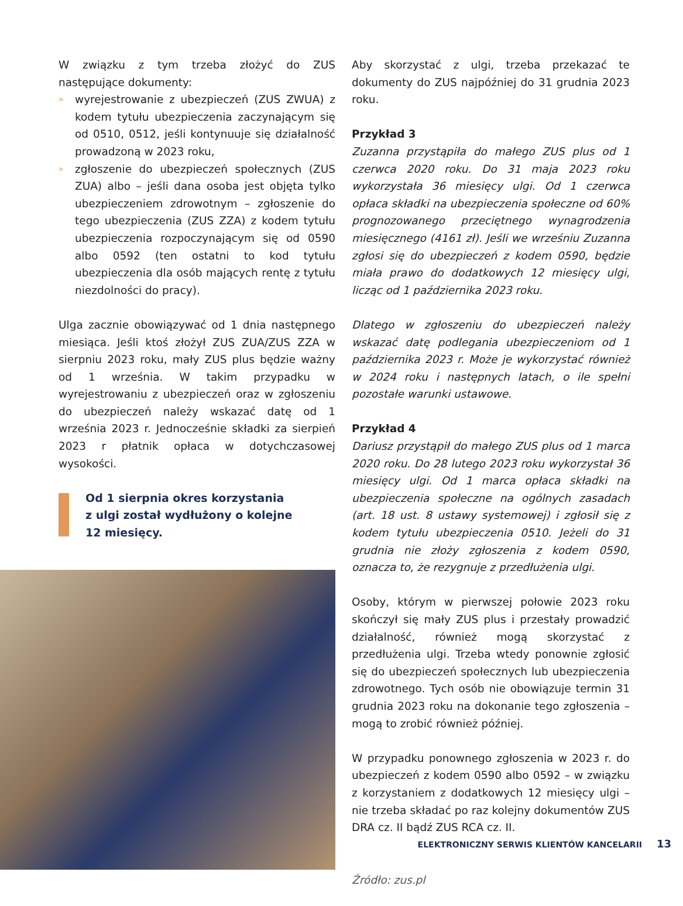W związku z tym trzeba złożyć do ZUS następujące dokumenty:
» wyrejestrowanie z ubezpieczeń (ZUS ZWUA) z kodem tytułu ubezpieczenia zaczynającym się od 0510, 0512, jeśli kontynuuje się działalność prowadzoną w 2023 roku,
» zgłoszenie do ubezpieczeń społecznych (ZUS ZUA) albo – jeśli dana osoba jest objęta tylko ubezpieczeniem zdrowotnym – zgłoszenie do tego ubezpieczenia (ZUS ZZA) z kodem tytułu ubezpieczenia rozpoczynającym się od 0590 albo 0592 (ten ostatni to kod tytułu ubezpieczenia dla osób mających rentę z tytułu niezdolności do pracy).
Ulga zacznie obowiązywać od 1 dnia następnego miesiąca. Jeśli ktoś złożył ZUS ZUA/ZUS ZZA w sierpniu 2023 roku, mały ZUS plus będzie ważny od 1 września. W takim przypadku w wyrejestrowaniu z ubezpieczeń oraz w zgłoszeniu do ubezpieczeń należy wskazać datę od 1 września 2023 r. Jednocześnie składki za sierpień 2023 r płatnik opłaca w dotychczasowej wysokości.
Od 1 sierpnia okres korzystania
z ulgi został wydłużony o kolejne
12 miesięcy.
Aby skorzystać z ulgi, trzeba przekazać te dokumenty do ZUS najpóźniej do 31 grudnia 2023 roku.
Przykład 3
Zuzanna przystąpiła do małego ZUS plus od 1 czerwca 2020 roku. Do 31 maja 2023 roku wykorzystała 36 miesięcy ulgi. Od 1 czerwca opłaca składki na ubezpieczenia społeczne od 60% prognozowanego przeciętnego wynagrodzenia miesięcznego (4161 zł). Jeśli we wrześniu Zuzanna zgłosi się do ubezpieczeń z kodem 0590, będzie miała prawo do dodatkowych 12 miesięcy ulgi, licząc od 1 października 2023 roku.
Dlatego w zgłoszeniu do ubezpieczeń należy wskazać datę podlegania ubezpieczeniom od 1 października 2023 r. Może je wykorzystać również w 2024 roku i następnych latach, o ile spełni pozostałe warunki ustawowe.
Przykład 4
Dariusz przystąpił do małego ZUS plus od 1 marca 2020 roku. Do 28 lutego 2023 roku wykorzystał 36 miesięcy ulgi. Od 1 marca opłaca składki na ubezpieczenia społeczne na ogólnych zasadach (art. 18 ust. 8 ustawy systemowej) i zgłosił się z kodem tytułu ubezpieczenia 0510. Jeżeli do 31 grudnia nie złoży zgłoszenia z kodem 0590, oznacza to, że rezygnuje z przedłużenia ulgi.
Osoby, którym w pierwszej połowie 2023 roku skończył się mały ZUS plus i przestały prowadzić działalność, również mogą skorzystać z przedłużenia ulgi. Trzeba wtedy ponownie zgłosić się do ubezpieczeń społecznych lub ubezpieczenia zdrowotnego. Tych osób nie obowiązuje termin 31 grudnia 2023 roku na dokonanie tego zgłoszenia – mogą to zrobić również później.
W przypadku ponownego zgłoszenia w 2023 r. do ubezpieczeń z kodem 0590 albo 0592 – w związku z korzystaniem z dodatkowych 12 miesięcy ulgi – nie trzeba składać po raz kolejny dokumentów ZUS DRA cz. II bądź ZUS RCA cz. II.
Źródło: zus.pl
ELEKTRONICZNY SERWIS KLIENTÓW KANCELARII 13